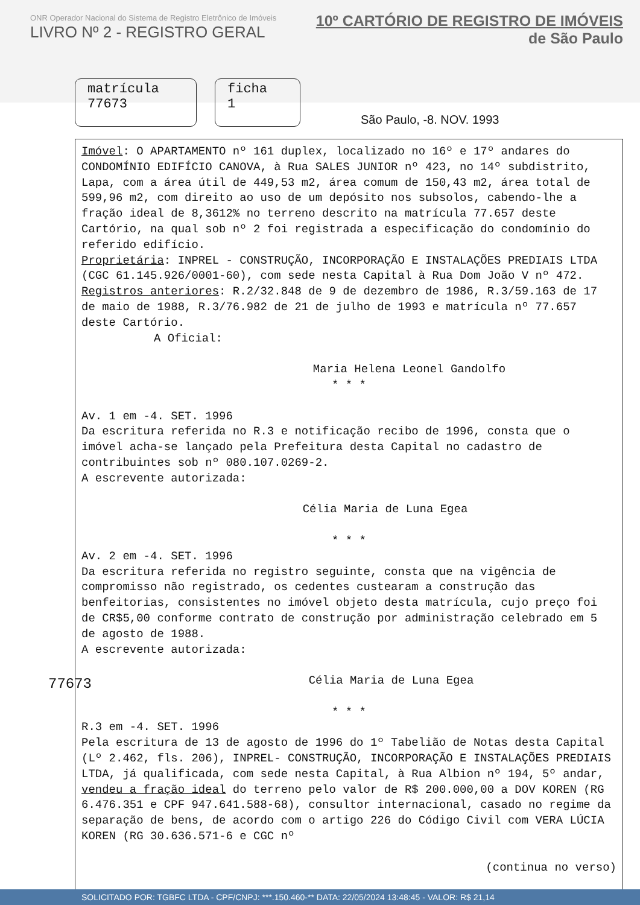ONR Operador Nacional do Sistema de Registro Eletrônico de Imóveis
LIVRO Nº 2 - REGISTRO GERAL
10º CARTÓRIO DE REGISTRO DE IMÓVEIS
de São Paulo
matrícula
77673
ficha
1
São Paulo, -8. NOV. 1993
Imóvel: O APARTAMENTO nº 161 duplex, localizado no 16º e 17º andares do CONDOMÍNIO EDIFÍCIO CANOVA, à Rua SALES JUNIOR nº 423, no 14º subdistrito, Lapa, com a área útil de 449,53 m2, área comum de 150,43 m2, área total de 599,96 m2, com direito ao uso de um depósito nos subsolos, cabendo-lhe a fração ideal de 8,3612% no terreno descrito na matrícula 77.657 deste Cartório, na qual sob nº 2 foi registrada a especificação do condomínio do referido edifício.
Proprietária: INPREL - CONSTRUÇÃO, INCORPORAÇÃO E INSTALAÇÕES PREDIAIS LTDA (CGC 61.145.926/0001-60), com sede nesta Capital à Rua Dom João V nº 472.
Registros anteriores: R.2/32.848 de 9 de dezembro de 1986, R.3/59.163 de 17 de maio de 1988, R.3/76.982 de 21 de julho de 1993 e matrícula nº 77.657 deste Cartório.
A Oficial:
Maria Helena Leonel Gandolfo
* * *
Av. 1 em -4. SET. 1996
Da escritura referida no R.3 e notificação recibo de 1996, consta que o imóvel acha-se lançado pela Prefeitura desta Capital no cadastro de contribuintes sob nº 080.107.0269-2.
A escrevente autorizada:
Célia Maria de Luna Egea
* * *
Av. 2 em -4. SET. 1996
Da escritura referida no registro seguinte, consta que na vigência de compromisso não registrado, os cedentes custearam a construção das benfeitorias, consistentes no imóvel objeto desta matrícula, cujo preço foi de CR$5,00 conforme contrato de construção por administração celebrado em 5 de agosto de 1988.
A escrevente autorizada:
Célia Maria de Luna Egea
* * *
R.3 em -4. SET. 1996
Pela escritura de 13 de agosto de 1996 do 1º Tabelião de Notas desta Capital (Lº 2.462, fls. 206), INPREL- CONSTRUÇÃO, INCORPORAÇÃO E INSTALAÇÕES PREDIAIS LTDA, já qualificada, com sede nesta Capital, à Rua Albion nº 194, 5º andar, vendeu a fração ideal do terreno pelo valor de R$ 200.000,00 a DOV KOREN (RG 6.476.351 e CPF 947.641.588-68), consultor internacional, casado no regime da separação de bens, de acordo com o artigo 226 do Código Civil com VERA LÚCIA KOREN (RG 30.636.571-6 e CGC nº
(continua no verso)
77673
SOLICITADO POR: TGBFC LTDA - CPF/CNPJ: ***.150.460-** DATA: 22/05/2024 13:48:45 - VALOR: R$ 21,14